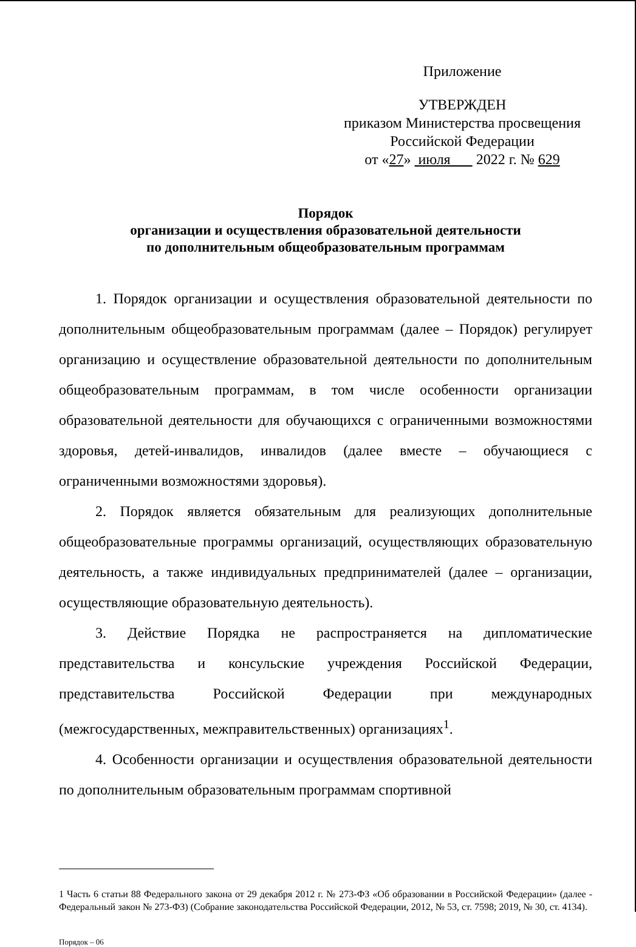Приложение
УТВЕРЖДЕН
приказом Министерства просвещения
Российской Федерации
от «27» июля 2022 г. № 629
Порядок
организации и осуществления образовательной деятельности
по дополнительным общеобразовательным программам
1. Порядок организации и осуществления образовательной деятельности по дополнительным общеобразовательным программам (далее – Порядок) регулирует организацию и осуществление образовательной деятельности по дополнительным общеобразовательным программам, в том числе особенности организации образовательной деятельности для обучающихся с ограниченными возможностями здоровья, детей-инвалидов, инвалидов (далее вместе – обучающиеся с ограниченными возможностями здоровья).
2. Порядок является обязательным для реализующих дополнительные общеобразовательные программы организаций, осуществляющих образовательную деятельность, а также индивидуальных предпринимателей (далее – организации, осуществляющие образовательную деятельность).
3. Действие Порядка не распространяется на дипломатические представительства и консульские учреждения Российской Федерации, представительства Российской Федерации при международных (межгосударственных, межправительственных) организациях<sup>1</sup>.
4. Особенности организации и осуществления образовательной деятельности по дополнительным образовательным программам спортивной
1 Часть 6 статьи 88 Федерального закона от 29 декабря 2012 г. № 273-ФЗ «Об образовании в Российской Федерации» (далее - Федеральный закон № 273-ФЗ) (Собрание законодательства Российской Федерации, 2012, № 53, ст. 7598; 2019, № 30, ст. 4134).
Порядок – 06